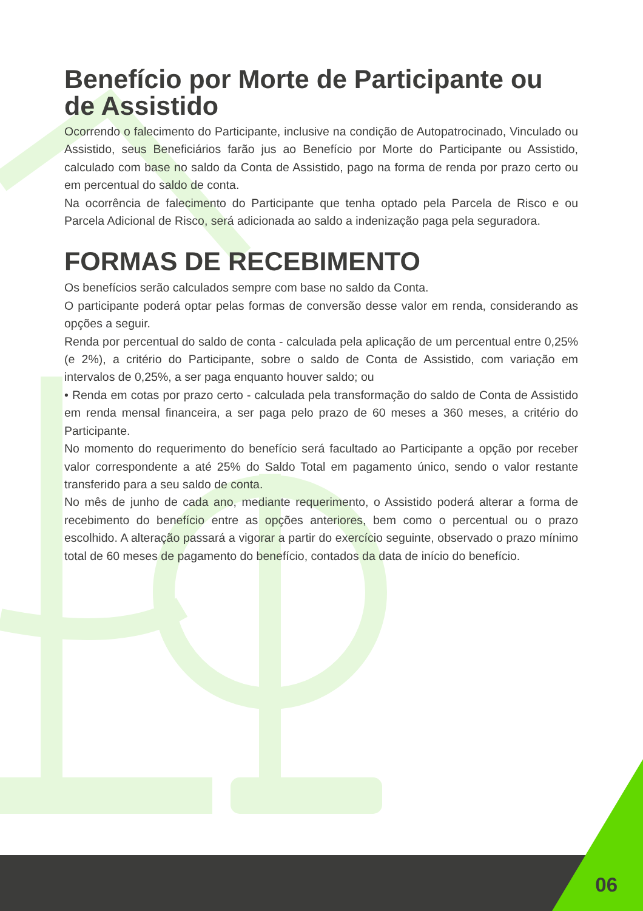Benefício por Morte de Participante ou de Assistido
Ocorrendo o falecimento do Participante, inclusive na condição de Autopatrocinado, Vinculado ou Assistido, seus Beneficiários farão jus ao Benefício por Morte do Participante ou Assistido, calculado com base no saldo da Conta de Assistido, pago na forma de renda por prazo certo ou em percentual do saldo de conta.
Na ocorrência de falecimento do Participante que tenha optado pela Parcela de Risco e ou Parcela Adicional de Risco, será adicionada ao saldo a indenização paga pela seguradora.
FORMAS DE RECEBIMENTO
Os benefícios serão calculados sempre com base no saldo da Conta.
O participante poderá optar pelas formas de conversão desse valor em renda, considerando as opções a seguir.
Renda por percentual do saldo de conta - calculada pela aplicação de um percentual entre 0,25% (e 2%), a critério do Participante, sobre o saldo de Conta de Assistido, com variação em intervalos de 0,25%, a ser paga enquanto houver saldo; ou
• Renda em cotas por prazo certo - calculada pela transformação do saldo de Conta de Assistido em renda mensal financeira, a ser paga pelo prazo de 60 meses a 360 meses, a critério do Participante.
No momento do requerimento do benefício será facultado ao Participante a opção por receber valor correspondente a até 25% do Saldo Total em pagamento único, sendo o valor restante transferido para a seu saldo de conta.
No mês de junho de cada ano, mediante requerimento, o Assistido poderá alterar a forma de recebimento do benefício entre as opções anteriores, bem como o percentual ou o prazo escolhido. A alteração passará a vigorar a partir do exercício seguinte, observado o prazo mínimo total de 60 meses de pagamento do benefício, contados da data de início do benefício.
06